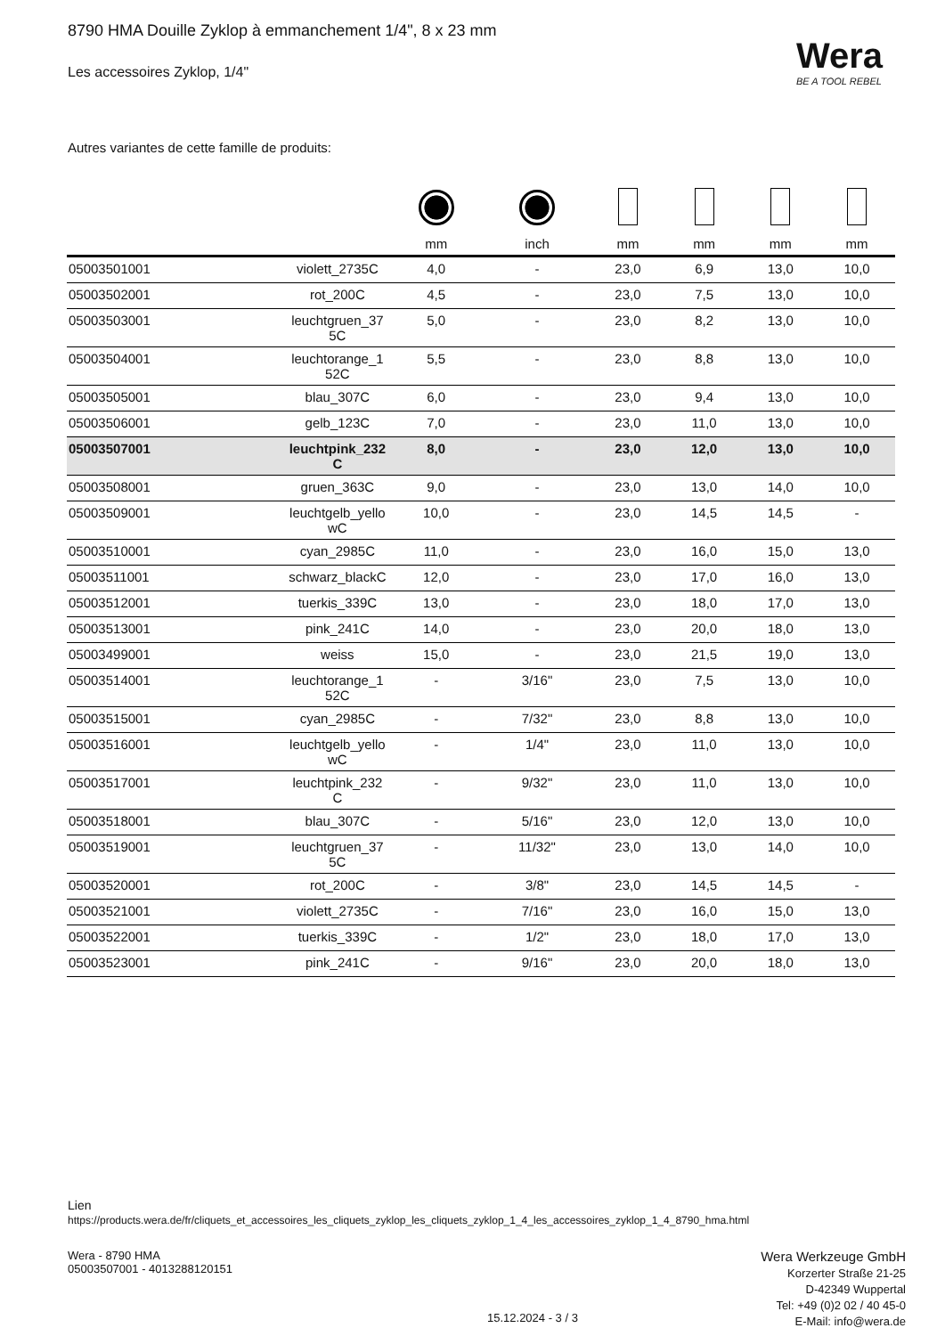8790 HMA Douille Zyklop à emmanchement 1/4", 8 x 23 mm
Les accessoires Zyklop, 1/4" Wera
BE A TOOL REBEL
Autres variantes de cette famille de produits:
| | | mm | inch | mm | mm | mm | mm |
| --- | --- | --- | --- | --- | --- | --- | --- |
| 05003501001 | violett_2735C | 4,0 | - | 23,0 | 6,9 | 13,0 | 10,0 |
| 05003502001 | rot_200C | 4,5 | - | 23,0 | 7,5 | 13,0 | 10,0 |
| 05003503001 | leuchtgruen_37 5C | 5,0 | - | 23,0 | 8,2 | 13,0 | 10,0 |
| 05003504001 | leuchtorange_1 52C | 5,5 | - | 23,0 | 8,8 | 13,0 | 10,0 |
| 05003505001 | blau_307C | 6,0 | - | 23,0 | 9,4 | 13,0 | 10,0 |
| 05003506001 | gelb_123C | 7,0 | - | 23,0 | 11,0 | 13,0 | 10,0 |
| 05003507001 | leuchtpink_232 C | 8,0 | - | 23,0 | 12,0 | 13,0 | 10,0 |
| 05003508001 | gruen_363C | 9,0 | - | 23,0 | 13,0 | 14,0 | 10,0 |
| 05003509001 | leuchtgelb_yello wC | 10,0 | - | 23,0 | 14,5 | 14,5 | - |
| 05003510001 | cyan_2985C | 11,0 | - | 23,0 | 16,0 | 15,0 | 13,0 |
| 05003511001 | schwarz_blackC | 12,0 | - | 23,0 | 17,0 | 16,0 | 13,0 |
| 05003512001 | tuerkis_339C | 13,0 | - | 23,0 | 18,0 | 17,0 | 13,0 |
| 05003513001 | pink_241C | 14,0 | - | 23,0 | 20,0 | 18,0 | 13,0 |
| 05003499001 | weiss | 15,0 | - | 23,0 | 21,5 | 19,0 | 13,0 |
| 05003514001 | leuchtorange_1 52C | - | 3/16" | 23,0 | 7,5 | 13,0 | 10,0 |
| 05003515001 | cyan_2985C | - | 7/32" | 23,0 | 8,8 | 13,0 | 10,0 |
| 05003516001 | leuchtgelb_yello wC | - | 1/4" | 23,0 | 11,0 | 13,0 | 10,0 |
| 05003517001 | leuchtpink_232 C | - | 9/32" | 23,0 | 11,0 | 13,0 | 10,0 |
| 05003518001 | blau_307C | - | 5/16" | 23,0 | 12,0 | 13,0 | 10,0 |
| 05003519001 | leuchtgruen_37 5C | - | 11/32" | 23,0 | 13,0 | 14,0 | 10,0 |
| 05003520001 | rot_200C | - | 3/8" | 23,0 | 14,5 | 14,5 | - |
| 05003521001 | violett_2735C | - | 7/16" | 23,0 | 16,0 | 15,0 | 13,0 |
| 05003522001 | tuerkis_339C | - | 1/2" | 23,0 | 18,0 | 17,0 | 13,0 |
| 05003523001 | pink_241C | - | 9/16" | 23,0 | 20,0 | 18,0 | 13,0 |
Lien
https://products.wera.de/fr/cliquets_et_accessoires_les_cliquets_zyklop_les_cliquets_zyklop_1_4_les_accessoires_zyklop_1_4_8790_hma.html
Wera - 8790 HMA
05003507001 - 4013288120151
15.12.2024 - 3 / 3
Wera Werkzeuge GmbH
Korzerter Straße 21-25
D-42349 Wuppertal
Tel: +49 (0)2 02 / 40 45-0
E-Mail: info@wera.de